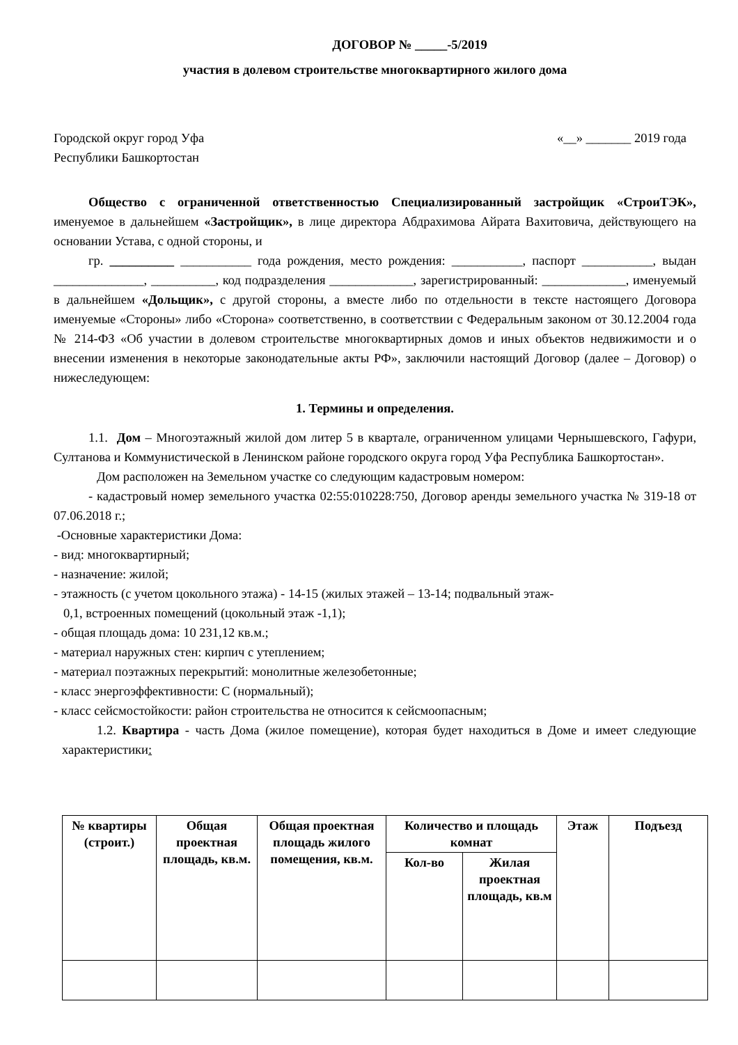ДОГОВОР № _____-5/2019
участия в долевом строительстве многоквартирного жилого дома
Городской округ город Уфа «__» _______ 2019 года
Республики Башкортостан
Общество с ограниченной ответственностью Специализированный застройщик «СтроиТЭК», именуемое в дальнейшем «Застройщик», в лице директора Абдрахимова Айрата Вахитовича, действующего на основании Устава, с одной стороны, и
гр. __________ ___________ года рождения, место рождения: ___________, паспорт ___________, выдан ______________, __________, код подразделения _____________, зарегистрированный: _____________, именуемый в дальнейшем «Дольщик», с другой стороны, а вместе либо по отдельности в тексте настоящего Договора именуемые «Стороны» либо «Сторона» соответственно, в соответствии с Федеральным законом от 30.12.2004 года № 214-ФЗ «Об участии в долевом строительстве многоквартирных домов и иных объектов недвижимости и о внесении изменения в некоторые законодательные акты РФ», заключили настоящий Договор (далее – Договор) о нижеследующем:
1. Термины и определения.
1.1. Дом – Многоэтажный жилой дом литер 5 в квартале, ограниченном улицами Чернышевского, Гафури, Султанова и Коммунистической в Ленинском районе городского округа город Уфа Республика Башкортостан».
Дом расположен на Земельном участке со следующим кадастровым номером:
- кадастровый номер земельного участка 02:55:010228:750, Договор аренды земельного участка № 319-18 от 07.06.2018 г.;
-Основные характеристики Дома:
- вид: многоквартирный;
- назначение: жилой;
- этажность (с учетом цокольного этажа) - 14-15 (жилых этажей – 13-14; подвальный этаж-
0,1, встроенных помещений (цокольный этаж -1,1);
- общая площадь дома: 10 231,12 кв.м.;
- материал наружных стен: кирпич с утеплением;
- материал поэтажных перекрытий: монолитные железобетонные;
- класс энергоэффективности: С (нормальный);
- класс сейсмостойкости: район строительства не относится к сейсмоопасным;
1.2. Квартира - часть Дома (жилое помещение), которая будет находиться в Доме и имеет следующие характеристики:
| № квартиры (строит.) | Общая проектная площадь, кв.м. | Общая проектная площадь жилого помещения, кв.м. | Количество и площадь комнат | | Этаж | Подъезд |
| --- | --- | --- | --- | --- | --- | --- |
| | | | Кол-во | Жилая проектная площадь, кв.м | | |